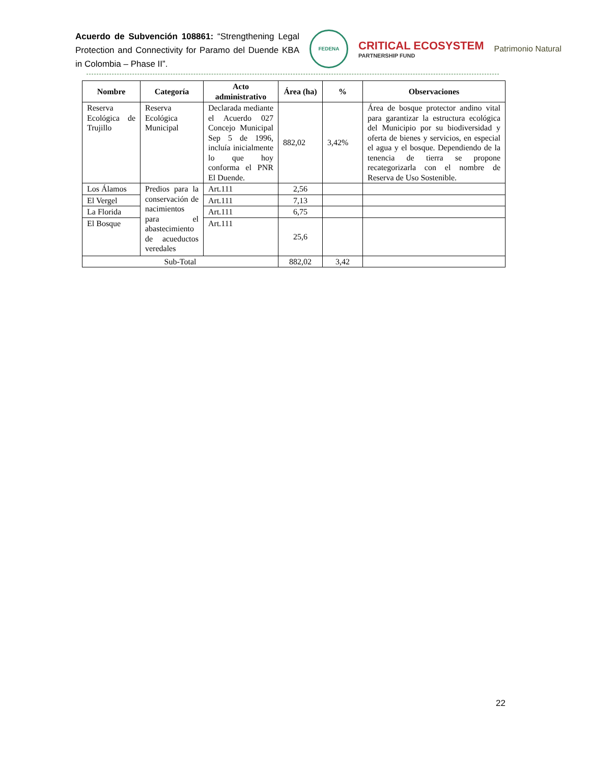Acuerdo de Subvención 108861: “Strengthening Legal Protection and Connectivity for Paramo del Duende KBA in Colombia – Phase II”.
FEDENA
CRITICAL ECOSYSTEM
PARTNERSHIP FUND
Patrimonio Natural
| Nombre | Categoría | Acto administrativo | Área (ha) | % | Observaciones |
| --- | --- | --- | --- | --- | --- |
| Reserva Ecológica de Trujillo | Reserva Ecológica Municipal | Declarada mediante el Acuerdo 027 Concejo Municipal Sep 5 de 1996, incluía inicialmente lo que hoy conforma el PNR El Duende. | 882,02 | 3,42% | Área de bosque protector andino vital para garantizar la estructura ecológica del Municipio por su biodiversidad y oferta de bienes y servicios, en especial el agua y el bosque. Dependiendo de la tenencia de tierra se propone recategorizarla con el nombre de Reserva de Uso Sostenible. |
| Los Álamos | Predios para la conservación de nacimientos para el abastecimiento de acueductos veredales | Art.111 | 2,56 | | |
| El Vergel | | Art.111 | 7,13 | | |
| La Florida | | Art.111 | 6,75 | | |
| El Bosque | | Art.111 | 25,6 | | |
| Sub-Total | | | 882,02 | 3,42 | |
22